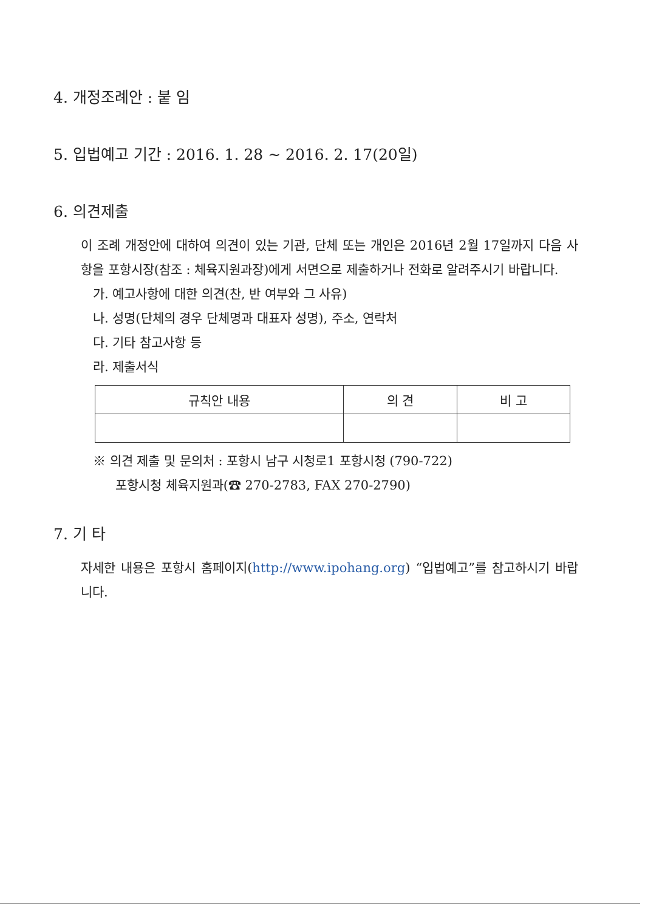4. 개정조례안 : 붙 임
5. 입법예고 기간 : 2016. 1. 28 ~ 2016. 2. 17(20일)
6. 의견제출
이 조례 개정안에 대하여 의견이 있는 기관, 단체 또는 개인은 2016년 2월 17일까지 다음 사항을 포항시장(참조 : 체육지원과장)에게 서면으로 제출하거나 전화로 알려주시기 바랍니다.
가. 예고사항에 대한 의견(찬, 반 여부와 그 사유)
나. 성명(단체의 경우 단체명과 대표자 성명), 주소, 연락처
다. 기타 참고사항 등
라. 제출서식
| 규칙안 내용 | 의 견 | 비 고 |
※ 의견 제출 및 문의처 : 포항시 남구 시청로1 포항시청 (790-722)
포항시청 체육지원과(☎ 270-2783, FAX 270-2790)
7. 기 타
자세한 내용은 포항시 홈페이지(http://www.ipohang.org) “입법예고”를 참고하시기 바랍니다.